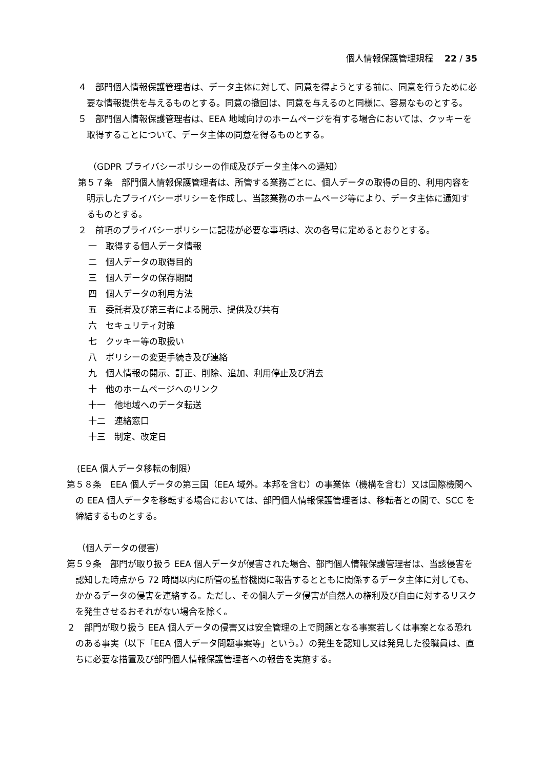個人情報保護管理規程　 22 / 35
４　部門個人情報保護管理者は、データ主体に対して、同意を得ようとする前に、同意を行うために必要な情報提供を与えるものとする。同意の撤回は、同意を与えるのと同様に、容易なものとする。
５　部門個人情報保護管理者は、EEA 地域向けのホームページを有する場合においては、クッキーを取得することについて、データ主体の同意を得るものとする。
（GDPR プライバシーポリシーの作成及びデータ主体への通知）
第５７条　部門個人情報保護管理者は、所管する業務ごとに、個人データの取得の目的、利用内容を明示したプライバシーポリシーを作成し、当該業務のホームページ等により、データ主体に通知するものとする。
２　前項のプライバシーポリシーに記載が必要な事項は、次の各号に定めるとおりとする。
一　取得する個人データ情報
二　個人データの取得目的
三　個人データの保存期間
四　個人データの利用方法
五　委託者及び第三者による開示、提供及び共有
六　セキュリティ対策
七　クッキー等の取扱い
八　ポリシーの変更手続き及び連絡
九　個人情報の開示、訂正、削除、追加、利用停止及び消去
十　他のホームページへのリンク
十一　他地域へのデータ転送
十二　連絡窓口
十三　制定、改定日
(EEA 個人データ移転の制限）
第５８条　EEA 個人データの第三国（EEA 域外。本邦を含む）の事業体（機構を含む）又は国際機関への EEA 個人データを移転する場合においては、部門個人情報保護管理者は、移転者との間で、SCC を締結するものとする。
（個人データの侵害）
第５９条　部門が取り扱う EEA 個人データが侵害された場合、部門個人情報保護管理者は、当該侵害を認知した時点から 72 時間以内に所管の監督機関に報告するとともに関係するデータ主体に対しても、かかるデータの侵害を連絡する。ただし、その個人データ侵害が自然人の権利及び自由に対するリスクを発生させるおそれがない場合を除く。
２　部門が取り扱う EEA 個人データの侵害又は安全管理の上で問題となる事案若しくは事案となる恐れのある事実（以下「EEA 個人データ問題事案等」という。）の発生を認知し又は発見した役職員は、直ちに必要な措置及び部門個人情報保護管理者への報告を実施する。